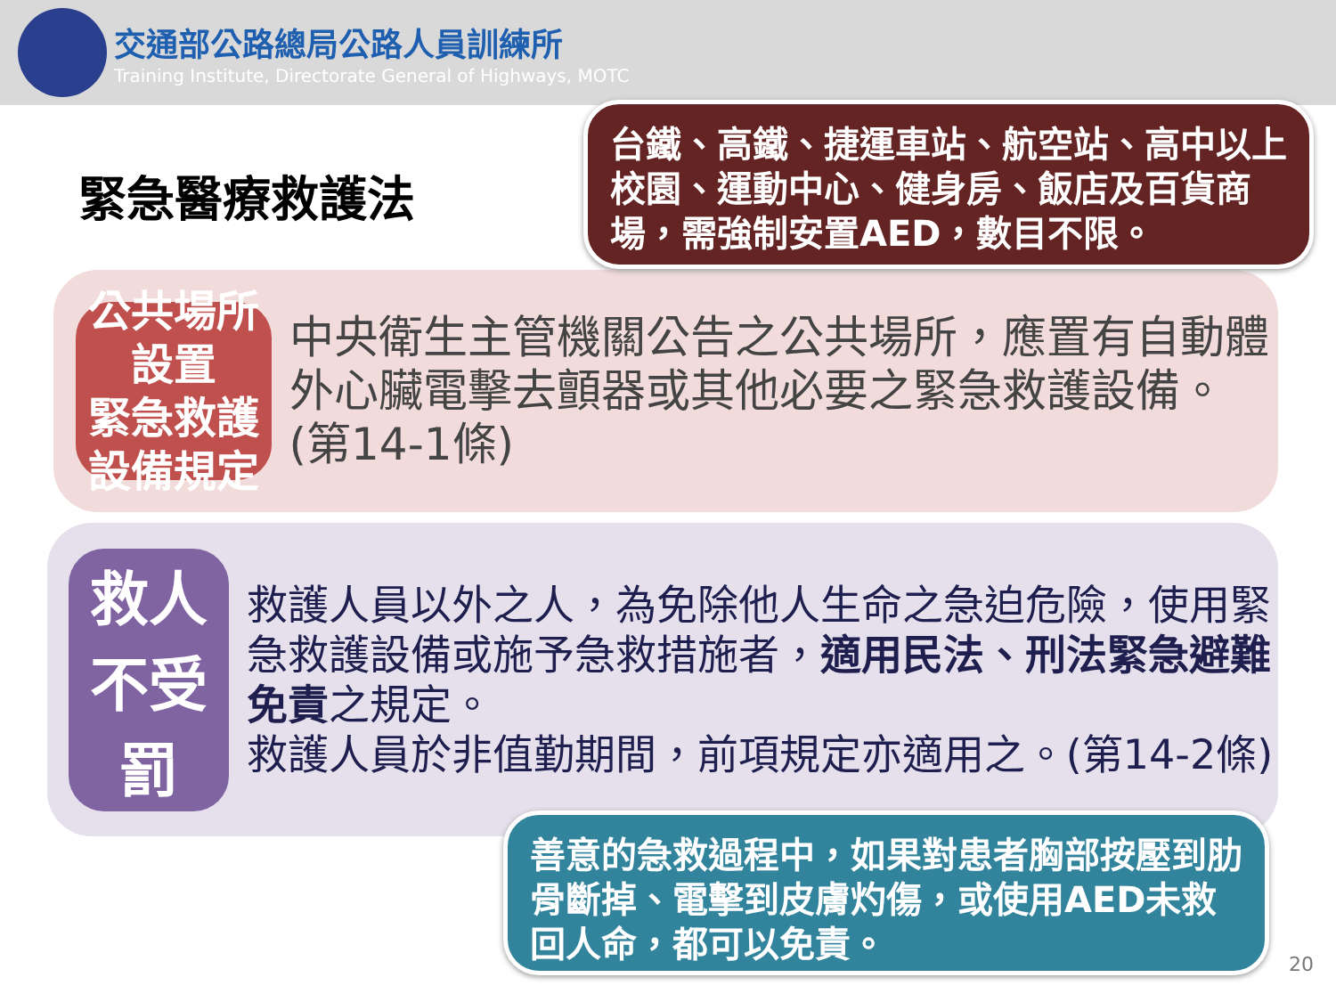交通部公路總局公路人員訓練所
Training Institute, Directorate General of Highways, MOTC
緊急醫療救護法
公共場所設置
緊急救護設備規定
中央衛生主管機關公告之公共場所，應置有自動體外心臟電擊去顫器或其他必要之緊急救護設備。(第14-1條)
救人不受罰
救護人員以外之人，為免除他人生命之急迫危險，使用緊急救護設備或施予急救措施者，適用民法、刑法緊急避難免責之規定。
救護人員於非值勤期間，前項規定亦適用之。(第14-2條)
台鐵、高鐵、捷運車站、航空站、高中以上校園、運動中心、健身房、飯店及百貨商場，需強制安置AED，數目不限。
善意的急救過程中，如果對患者胸部按壓到肋骨斷掉、電擊到皮膚灼傷，或使用AED未救回人命，都可以免責。
20